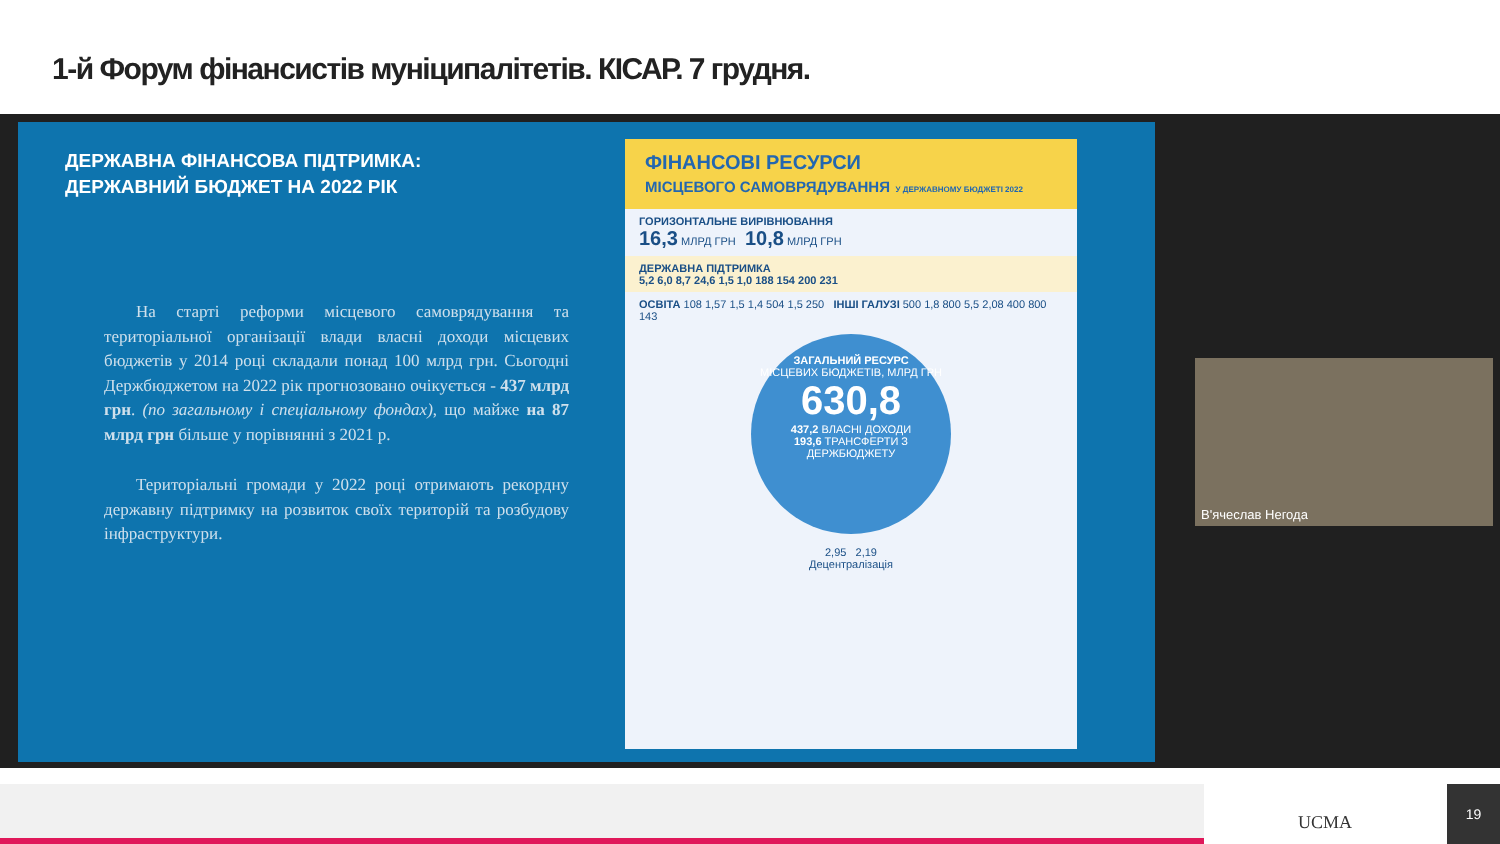1-й Форум фінансистів муніципалітетів. КІСАР. 7 грудня.
ДЕРЖАВНА ФІНАНСОВА ПІДТРИМКА:
ДЕРЖАВНИЙ БЮДЖЕТ НА 2022 РІК
На старті реформи місцевого самоврядування та територіальної організації влади власні доходи місцевих бюджетів у 2014 році складали понад 100 млрд грн. Сьогодні Держбюджетом на 2022 рік прогнозовано очікується - 437 млрд грн. (по загальному і спеціальному фондах), що майже на 87 млрд грн більше у порівнянні з 2021 р.
Територіальні громади у 2022 році отримають рекордну державну підтримку на розвиток своїх територій та розбудову інфраструктури.
ФІНАНСОВІ РЕСУРСИ
МІСЦЕВОГО САМОВРЯДУВАННЯ У ДЕРЖАВНОМУ БЮДЖЕТІ 2022
ГОРИЗОНТАЛЬНЕ ВИРІВНЮВАННЯ
16,3 МЛРД ГРН 10,8 МЛРД ГРН
ДЕРЖАВНА ПІДТРИМКА
5,2 6,0 8,7 24,6 1,5 1,0 188 154 200 231
ОСВІТА 108 1,57 1,5 1,4 504 1,5 250 ІНШІ ГАЛУЗІ 500 1,8 800 5,5 2,08 400 800 143
ЗАГАЛЬНИЙ РЕСУРС
МІСЦЕВИХ БЮДЖЕТІВ, МЛРД ГРН
630,8
437,2 ВЛАСНІ ДОХОДИ
193,6 ТРАНСФЕРТИ З ДЕРЖБЮДЖЕТУ
2,95 2,19
Децентралізація
В'ячеслав Негода
UCMA
19